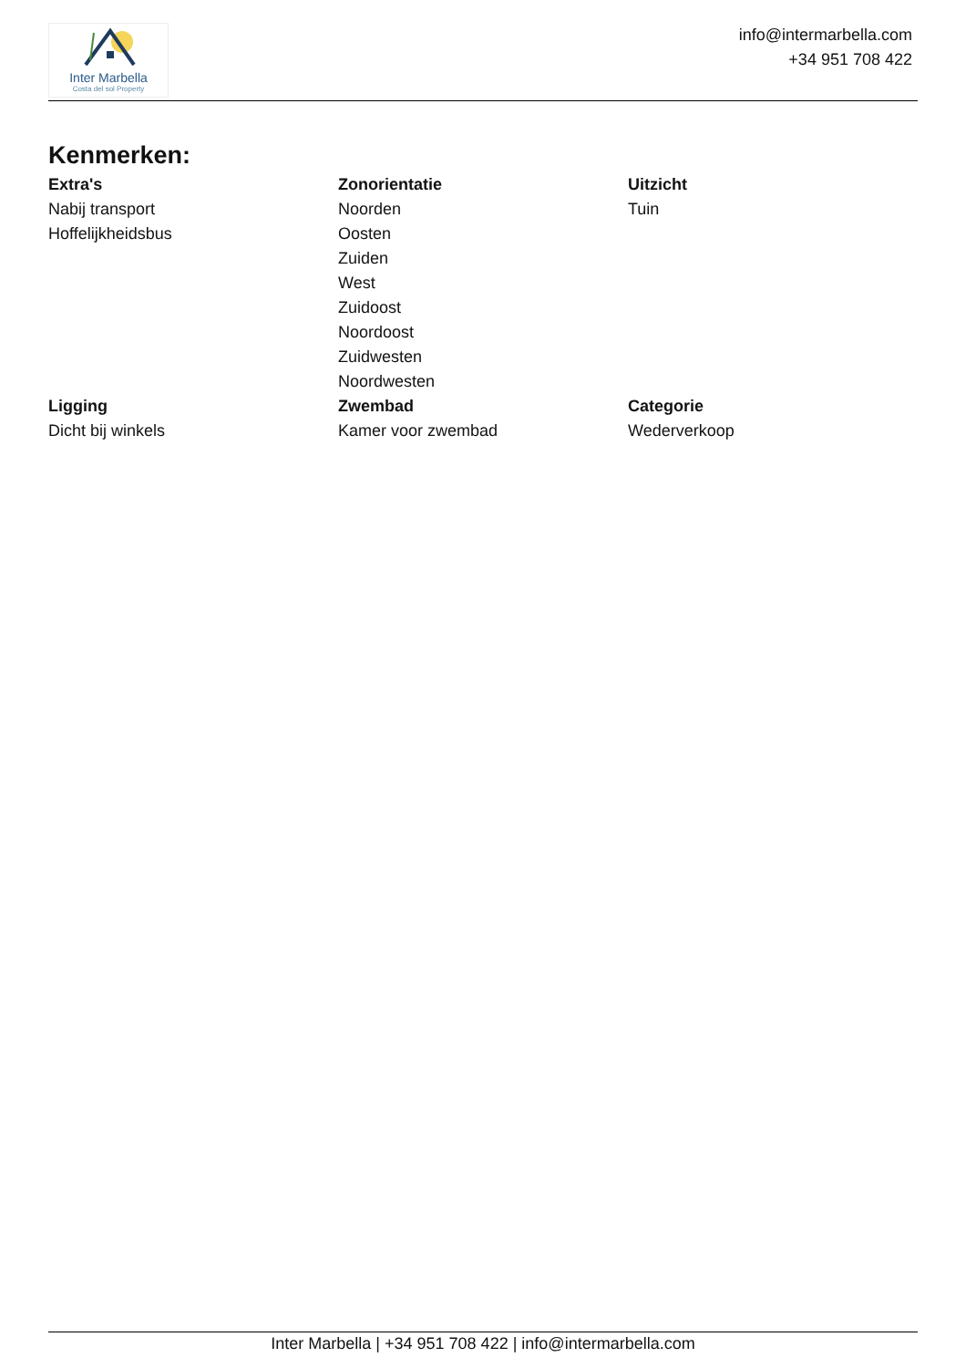Inter Marbella
Costa del sol Property
info@intermarbella.com
+34 951 708 422
Kenmerken:
| Extra's | Zonorientatie | Uitzicht |
| --- | --- | --- |
| Nabij transport | Noorden | Tuin |
| Hoffelijkheidsbus | Oosten | |
| | Zuiden | |
| | West | |
| | Zuidoost | |
| | Noordoost | |
| | Zuidwesten | |
| | Noordwesten | |
| Ligging | Zwembad | Categorie |
| Dicht bij winkels | Kamer voor zwembad | Wederverkoop |
Inter Marbella | +34 951 708 422 | info@intermarbella.com